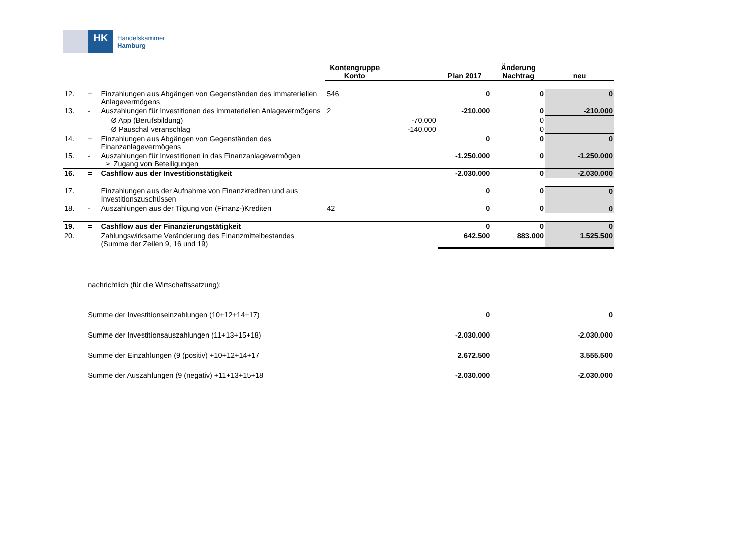HK
Handelskammer
Hamburg
| | | | Kontengruppe Konto | | Plan 2017 | Änderung Nachtrag | neu |
| --- | --- | --- | --- | --- | --- | --- | --- |
| 12. | + | Einzahlungen aus Abgängen von Gegenständen des immateriellen Anlagevermögens | 546 | | 0 | 0 | 0 |
| 13. | - | Auszahlungen für Investitionen des immateriellen Anlagevermögens | 2 | | -210.000 | 0 | -210.000 |
| | | Ø App (Berufsbildung) | | -70.000 | | 0 | |
| | | Ø Pauschal veranschlag | | -140.000 | | 0 | |
| 14. | + | Einzahlungen aus Abgängen von Gegenständen des Finanzanlagevermögens | | | 0 | 0 | 0 |
| 15. | - | Auszahlungen für Investitionen in das Finanzanlagevermögen ➢ Zugang von Beteiligungen | | | -1.250.000 | 0 | -1.250.000 |
| 16. | = | Cashflow aus der Investitionstätigkeit | | | -2.030.000 | 0 | -2.030.000 |
| 17. | | Einzahlungen aus der Aufnahme von Finanzkrediten und aus Investitionszuschüssen | | | 0 | 0 | 0 |
| 18. | - | Auszahlungen aus der Tilgung von (Finanz-)Krediten | 42 | | 0 | 0 | 0 |
| 19. | = | Cashflow aus der Finanzierungstätigkeit | | | 0 | 0 | 0 |
| 20. | | Zahlungswirksame Veränderung des Finanzmittelbestandes (Summe der Zeilen 9, 16 und 19) | | | 642.500 | 883.000 | 1.525.500 |
| | nachrichtlich (für die Wirtschaftssatzung): | | | | | | |
| | Summe der Investitionseinzahlungen (10+12+14+17) | | | | 0 | | 0 |
| | Summe der Investitionsauszahlungen (11+13+15+18) | | | | -2.030.000 | | -2.030.000 |
| | Summe der Einzahlungen (9 (positiv) +10+12+14+17 | | | | 2.672.500 | | 3.555.500 |
| | Summe der Auszahlungen (9 (negativ) +11+13+15+18 | | | | -2.030.000 | | -2.030.000 |